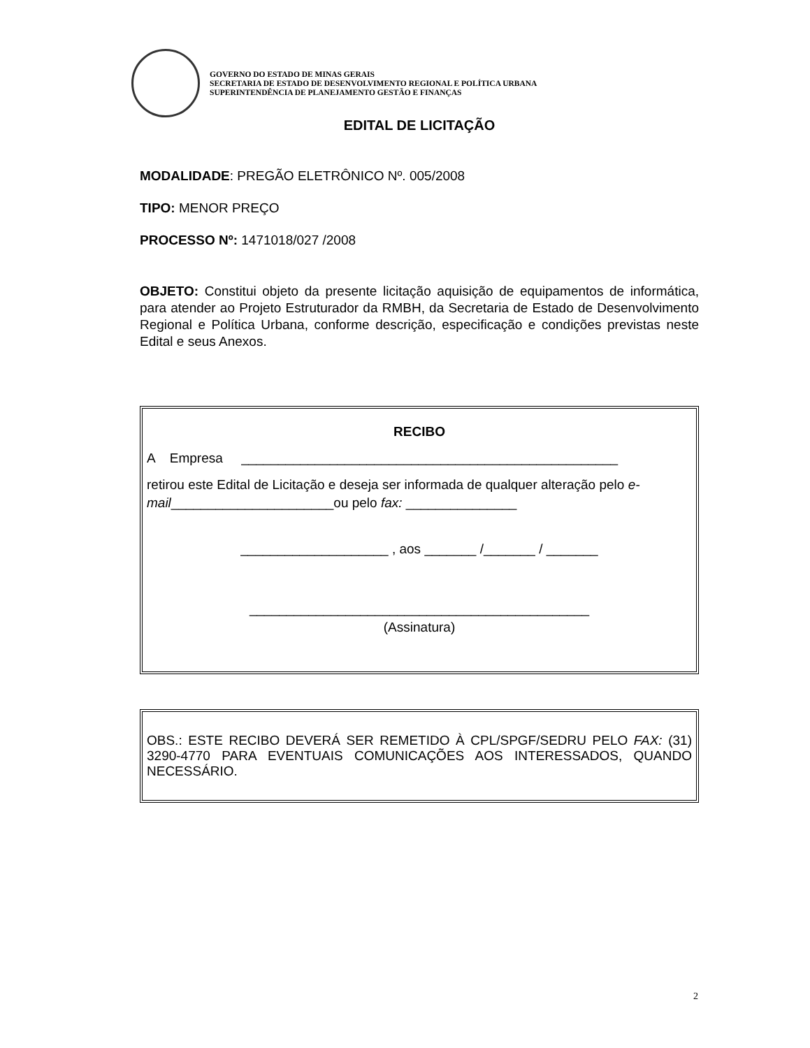GOVERNO DO ESTADO DE MINAS GERAIS
SECRETARIA DE ESTADO DE DESENVOLVIMENTO REGIONAL E POLÍTICA URBANA
SUPERINTENDÊNCIA DE PLANEJAMENTO GESTÃO E FINANÇAS
EDITAL DE LICITAÇÃO
MODALIDADE: PREGÃO ELETRÔNICO Nº. 005/2008
TIPO: MENOR PREÇO
PROCESSO Nº: 1471018/027 /2008
OBJETO: Constitui objeto da presente licitação aquisição de equipamentos de informática, para atender ao Projeto Estruturador da RMBH, da Secretaria de Estado de Desenvolvimento Regional e Política Urbana, conforme descrição, especificação e condições previstas neste Edital e seus Anexos.
RECIBO
A Empresa ___________________________________________________
retirou este Edital de Licitação e deseja ser informada de qualquer alteração pelo e-mail______________________ou pelo fax: _______________
____________________ , aos _______ /_______ / _______
______________________________________________
(Assinatura)
OBS.: ESTE RECIBO DEVERÁ SER REMETIDO À CPL/SPGF/SEDRU PELO FAX: (31) 3290-4770 PARA EVENTUAIS COMUNICAÇÕES AOS INTERESSADOS, QUANDO NECESSÁRIO.
2